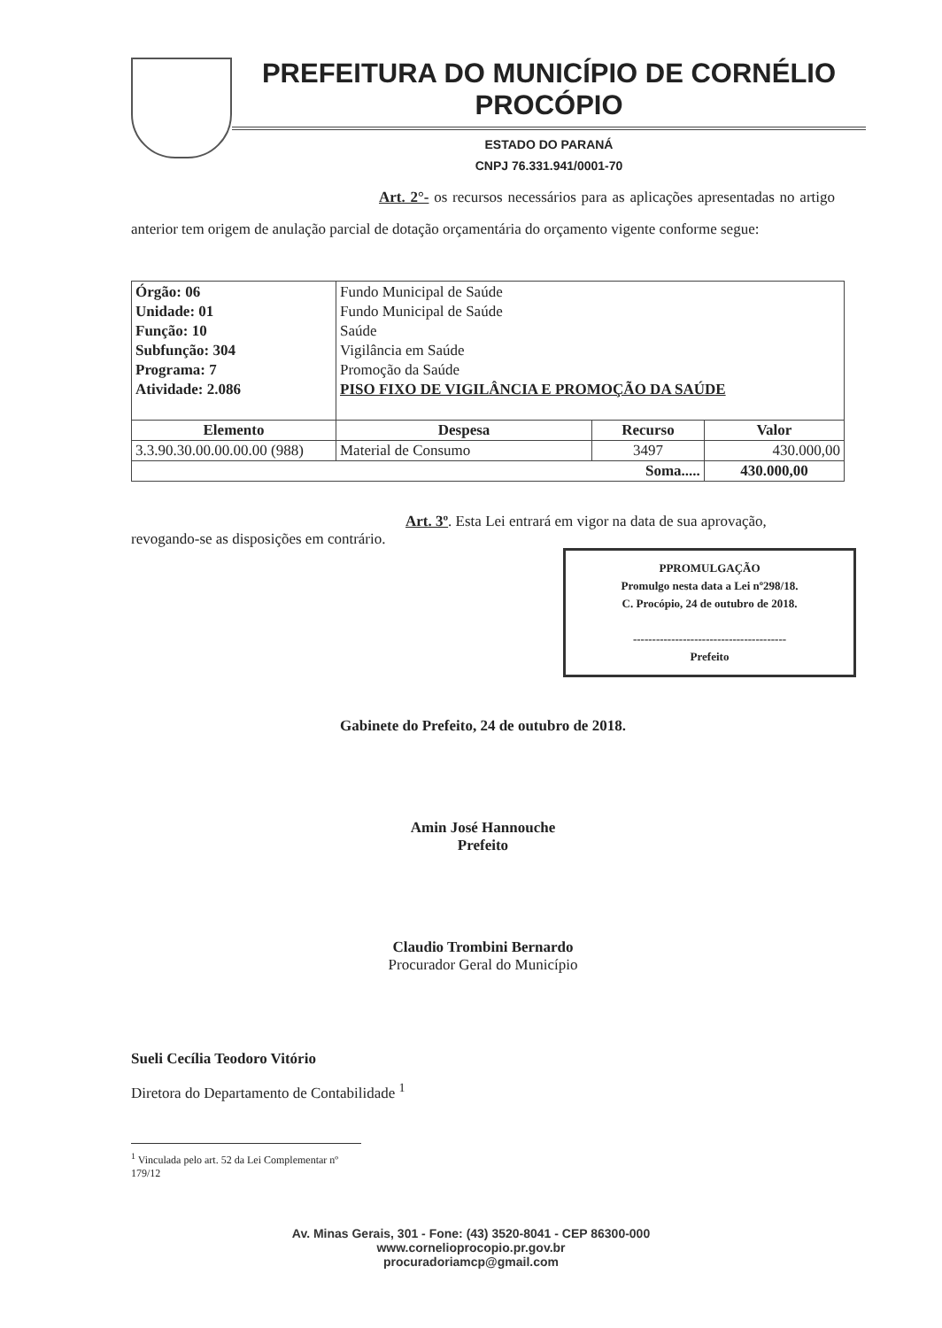PREFEITURA DO MUNICÍPIO DE CORNÉLIO PROCÓPIO
ESTADO DO PARANÁ
CNPJ 76.331.941/0001-70
Art. 2°- os recursos necessários para as aplicações apresentadas no artigo anterior tem origem de anulação parcial de dotação orçamentária do orçamento vigente conforme segue:
| Órgão: 06 Unidade: 01 Função: 10 Subfunção: 304 Programa: 7 Atividade: 2.086 | Fundo Municipal de Saúde Fundo Municipal de Saúde Saúde Vigilância em Saúde Promoção da Saúde PISO FIXO DE VIGILÂNCIA E PROMOÇÃO DA SAÚDE | | |
| Elemento | Despesa | Recurso | Valor |
| 3.3.90.30.00.00.00.00 (988) | Material de Consumo | 3497 | 430.000,00 |
| Soma..... | | | 430.000,00 |
Art. 3º. Esta Lei entrará em vigor na data de sua aprovação, revogando-se as disposições em contrário.
PPROMULGAÇÃO
Promulgo nesta data a Lei nº298/18.
C. Procópio, 24 de outubro de 2018.
----------------------------------------
Prefeito
Gabinete do Prefeito, 24 de outubro de 2018.
Amin José Hannouche
Prefeito
Claudio Trombini Bernardo
Procurador Geral do Município
Sueli Cecília Teodoro Vitório
Diretora do Departamento de Contabilidade <sup>1</sup>
<sup>1</sup> Vinculada pelo art. 52 da Lei Complementar nº 179/12
Av. Minas Gerais, 301 - Fone: (43) 3520-8041 - CEP 86300-000
www.cornelioprocopio.pr.gov.br
procuradoriamcp@gmail.com